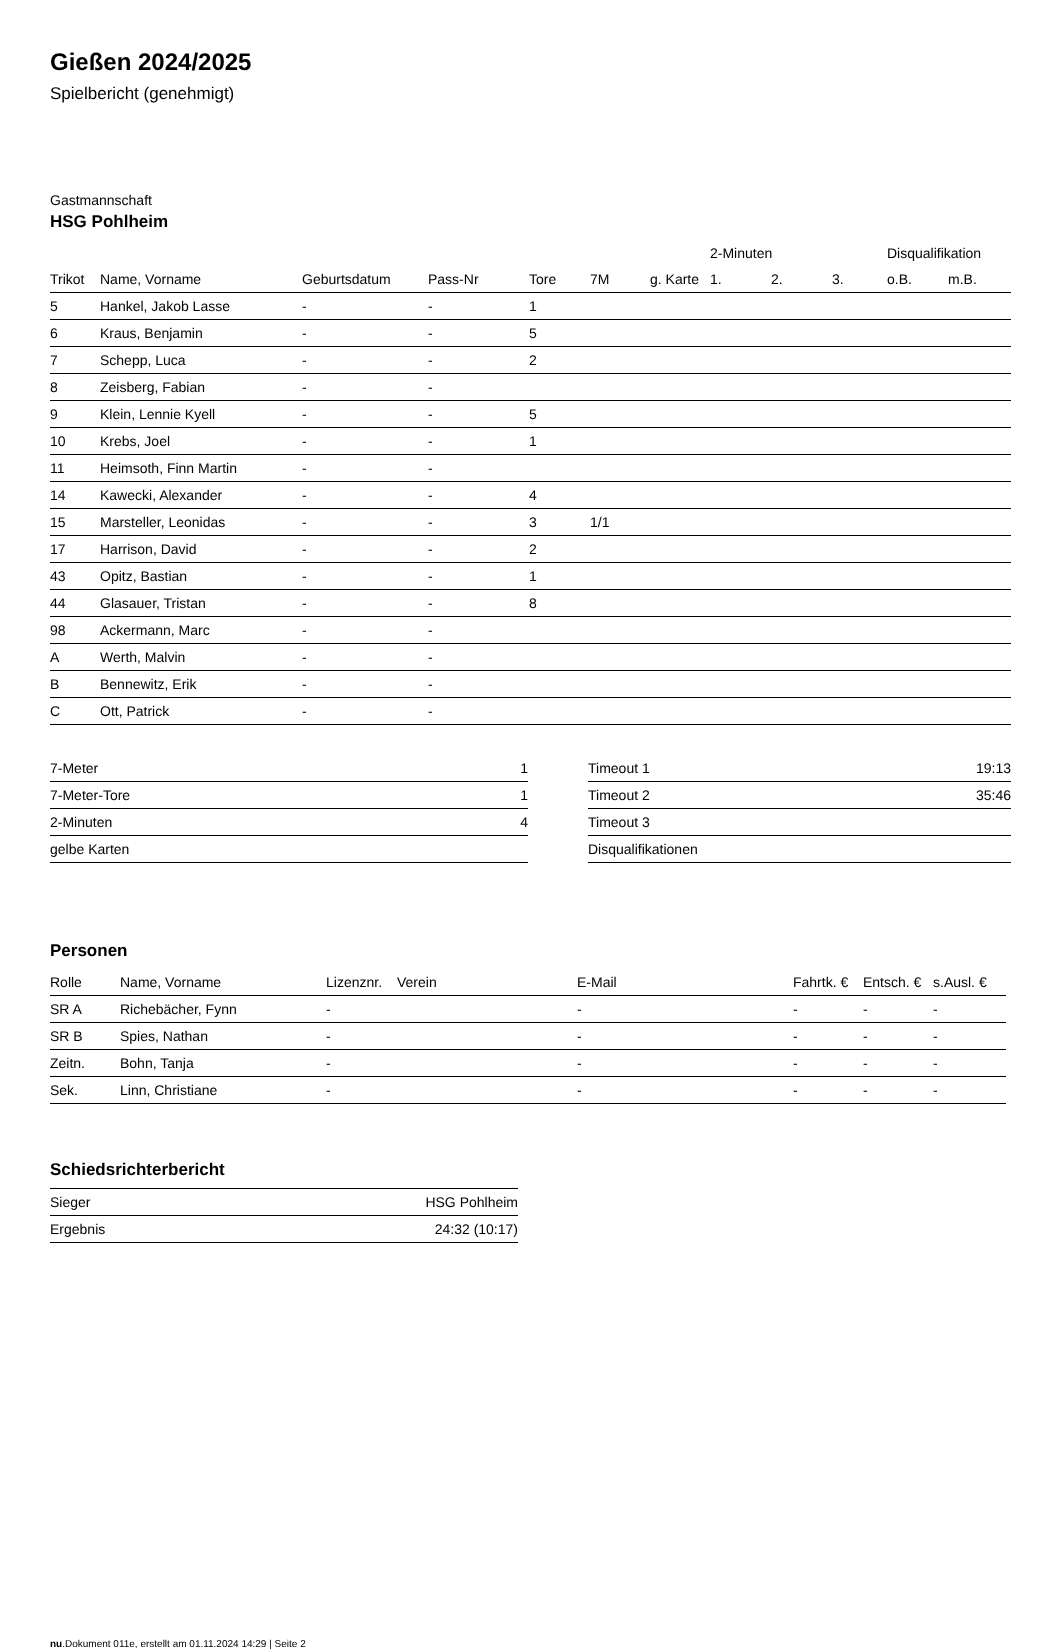Gießen 2024/2025
Spielbericht (genehmigt)
Gastmannschaft
HSG Pohlheim
| | | | | | | | 2-Minuten | | | Disqualifikation | |
| --- | --- | --- | --- | --- | --- | --- | --- | --- | --- | --- | --- |
| Trikot | Name, Vorname | Geburtsdatum | Pass-Nr | Tore | 7M | g. Karte | 1. | 2. | 3. | o.B. | m.B. |
| 5 | Hankel, Jakob Lasse | - | - | 1 | | | | | | | |
| 6 | Kraus, Benjamin | - | - | 5 | | | | | | | |
| 7 | Schepp, Luca | - | - | 2 | | | | | | | |
| 8 | Zeisberg, Fabian | - | - | | | | | | | | |
| 9 | Klein, Lennie Kyell | - | - | 5 | | | | | | | |
| 10 | Krebs, Joel | - | - | 1 | | | | | | | |
| 11 | Heimsoth, Finn Martin | - | - | | | | | | | | |
| 14 | Kawecki, Alexander | - | - | 4 | | | | | | | |
| 15 | Marsteller, Leonidas | - | - | 3 | 1/1 | | | | | | |
| 17 | Harrison, David | - | - | 2 | | | | | | | |
| 43 | Opitz, Bastian | - | - | 1 | | | | | | | |
| 44 | Glasauer, Tristan | - | - | 8 | | | | | | | |
| 98 | Ackermann, Marc | - | - | | | | | | | | |
| A | Werth, Malvin | - | - | | | | | | | | |
| B | Bennewitz, Erik | - | - | | | | | | | | |
| C | Ott, Patrick | - | - | | | | | | | | |
| 7-Meter | 1 |
| 7-Meter-Tore | 1 |
| 2-Minuten | 4 |
| gelbe Karten | |
| Timeout 1 | 19:13 |
| Timeout 2 | 35:46 |
| Timeout 3 | |
| Disqualifikationen | |
Personen
| Rolle | Name, Vorname | Lizenznr. | Verein | E-Mail | Fahrtk. € | Entsch. € | s.Ausl. € |
| --- | --- | --- | --- | --- | --- | --- | --- |
| SR A | Richebächer, Fynn | - | | - | - | - | - |
| SR B | Spies, Nathan | - | | - | - | - | - |
| Zeitn. | Bohn, Tanja | - | | - | - | - | - |
| Sek. | Linn, Christiane | - | | - | - | - | - |
Schiedsrichterbericht
| Sieger | HSG Pohlheim |
| Ergebnis | 24:32 (10:17) |
nu.Dokument 011e, erstellt am 01.11.2024 14:29 | Seite 2